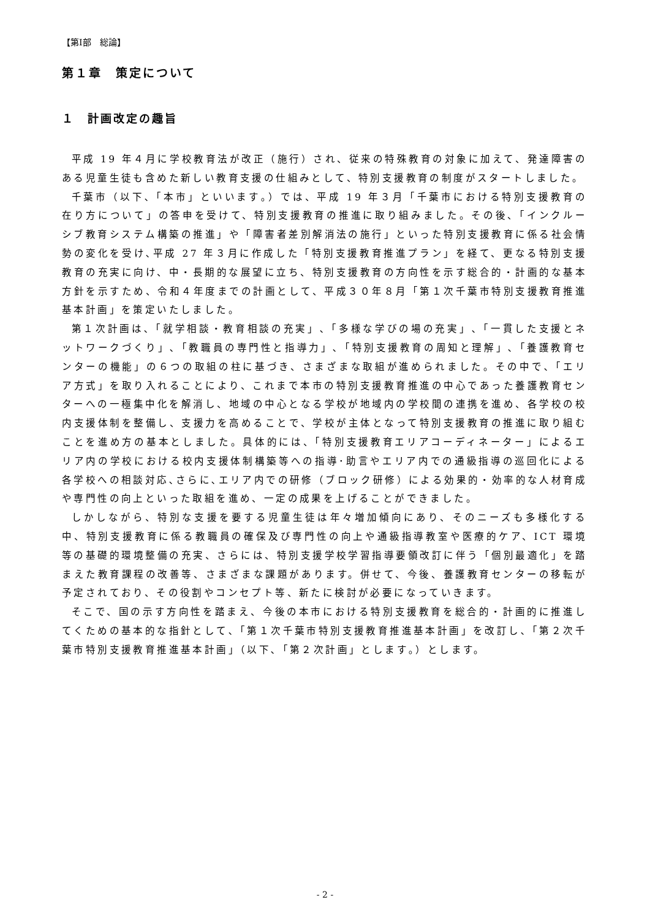【第Ⅰ部　総論】
第１章　策定について
１　計画改定の趣旨
平成 19 年４月に学校教育法が改正（施行）され、従来の特殊教育の対象に加えて、発達障害のある児童生徒も含めた新しい教育支援の仕組みとして、特別支援教育の制度がスタートしました。
千葉市（以下､「本市」といいます｡）では、平成 19 年３月「千葉市における特別支援教育の在り方について」の答申を受けて、特別支援教育の推進に取り組みました。その後、「インクルーシブ教育システム構築の推進」や「障害者差別解消法の施行」といった特別支援教育に係る社会情勢の変化を受け､平成 27 年３月に作成した「特別支援教育推進プラン」を経て、更なる特別支援教育の充実に向け、中・長期的な展望に立ち、特別支援教育の方向性を示す総合的・計画的な基本方針を示すため、令和４年度までの計画として、平成３０年８月「第１次千葉市特別支援教育推進基本計画」を策定いたしました。
第１次計画は､「就学相談・教育相談の充実」､「多様な学びの場の充実」､「一貫した支援とネットワークづくり」､「教職員の専門性と指導力」､「特別支援教育の周知と理解」､「養護教育センターの機能」の６つの取組の柱に基づき、さまざまな取組が進められました。その中で､「エリア方式」を取り入れることにより、これまで本市の特別支援教育推進の中心であった養護教育センターへの一極集中化を解消し、地域の中心となる学校が地域内の学校間の連携を進め、各学校の校内支援体制を整備し、支援力を高めることで、学校が主体となって特別支援教育の推進に取り組むことを進め方の基本としました。具体的には、「特別支援教育エリアコーディネーター」によるエリア内の学校における校内支援体制構築等への指導･助言やエリア内での通級指導の巡回化による各学校への相談対応､さらに､エリア内での研修（ブロック研修）による効果的・効率的な人材育成や専門性の向上といった取組を進め、一定の成果を上げることができました。
しかしながら、特別な支援を要する児童生徒は年々増加傾向にあり、そのニーズも多様化する中、特別支援教育に係る教職員の確保及び専門性の向上や通級指導教室や医療的ケア、ICT 環境等の基礎的環境整備の充実、さらには、特別支援学校学習指導要領改訂に伴う「個別最適化」を踏まえた教育課程の改善等、さまざまな課題があります。併せて、今後、養護教育センターの移転が予定されており、その役割やコンセプト等、新たに検討が必要になっていきます。
そこで、国の示す方向性を踏まえ、今後の本市における特別支援教育を総合的・計画的に推進してくための基本的な指針として､「第１次千葉市特別支援教育推進基本計画」を改訂し､「第２次千葉市特別支援教育推進基本計画」（以下､「第２次計画」とします｡）とします。
- 2 -